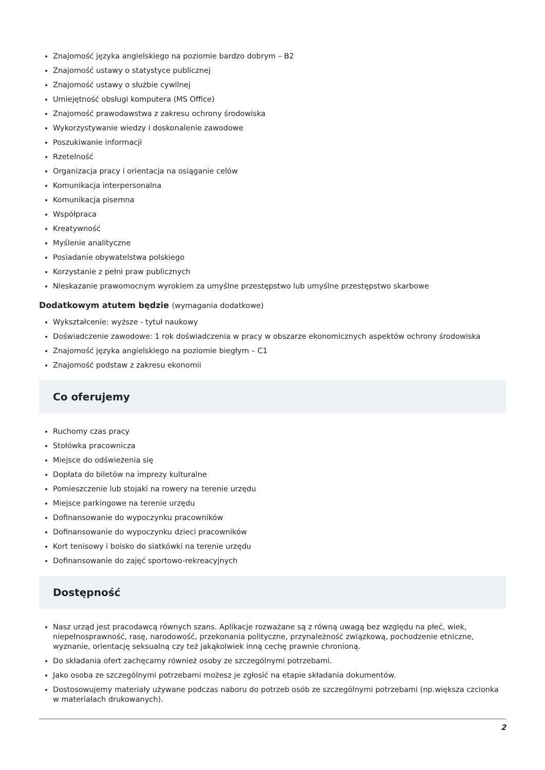Znajomość języka angielskiego na poziomie bardzo dobrym – B2
Znajomość ustawy o statystyce publicznej
Znajomość ustawy o służbie cywilnej
Umiejętność obsługi komputera (MS Office)
Znajomość prawodawstwa z zakresu ochrony środowiska
Wykorzystywanie wiedzy i doskonalenie zawodowe
Poszukiwanie informacji
Rzetelność
Organizacja pracy i orientacja na osiąganie celów
Komunikacja interpersonalna
Komunikacja pisemna
Współpraca
Kreatywność
Myślenie analityczne
Posiadanie obywatelstwa polskiego
Korzystanie z pełni praw publicznych
Nieskazanie prawomocnym wyrokiem za umyślne przestępstwo lub umyślne przestępstwo skarbowe
Dodatkowym atutem będzie (wymagania dodatkowe)
Wykształcenie: wyższe - tytuł naukowy
Doświadczenie zawodowe: 1 rok doświadczenia w pracy w obszarze ekonomicznych aspektów ochrony środowiska
Znajomość języka angielskiego na poziomie biegłym – C1
Znajomość podstaw z zakresu ekonomii
Co oferujemy
Ruchomy czas pracy
Stołówka pracownicza
Miejsce do odświeżenia się
Dopłata do biletów na imprezy kulturalne
Pomieszczenie lub stojaki na rowery na terenie urzędu
Miejsce parkingowe na terenie urzędu
Dofinansowanie do wypoczynku pracowników
Dofinansowanie do wypoczynku dzieci pracowników
Kort tenisowy i boisko do siatkówki na terenie urzędu
Dofinansowanie do zajęć sportowo-rekreacyjnych
Dostępność
Nasz urząd jest pracodawcą równych szans. Aplikacje rozważane są z równą uwagą bez względu na płeć, wiek, niepełnosprawność, rasę, narodowość, przekonania polityczne, przynależność związkową, pochodzenie etniczne, wyznanie, orientację seksualną czy też jakąkolwiek inną cechę prawnie chronioną.
Do składania ofert zachęcamy również osoby ze szczególnymi potrzebami.
Jako osoba ze szczególnymi potrzebami możesz je zgłosić na etapie składania dokumentów.
Dostosowujemy materiały używane podczas naboru do potrzeb osób ze szczególnymi potrzebami (np.większa czcionka w materiałach drukowanych).
2